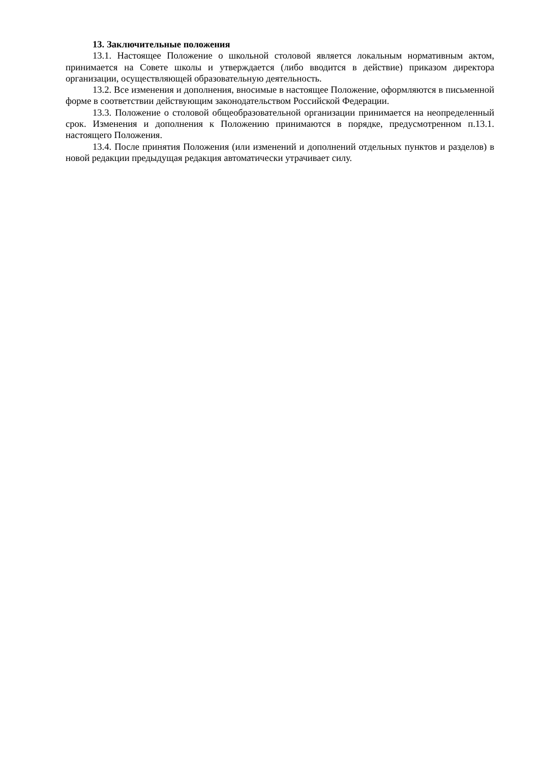13. Заключительные положения
13.1. Настоящее Положение о школьной столовой является локальным нормативным актом, принимается на Совете школы и утверждается (либо вводится в действие) приказом директора организации, осуществляющей образовательную деятельность.
13.2. Все изменения и дополнения, вносимые в настоящее Положение, оформляются в письменной форме в соответствии действующим законодательством Российской Федерации.
13.3. Положение о столовой общеобразовательной организации принимается на неопределенный срок. Изменения и дополнения к Положению принимаются в порядке, предусмотренном п.13.1. настоящего Положения.
13.4. После принятия Положения (или изменений и дополнений отдельных пунктов и разделов) в новой редакции предыдущая редакция автоматически утрачивает силу.